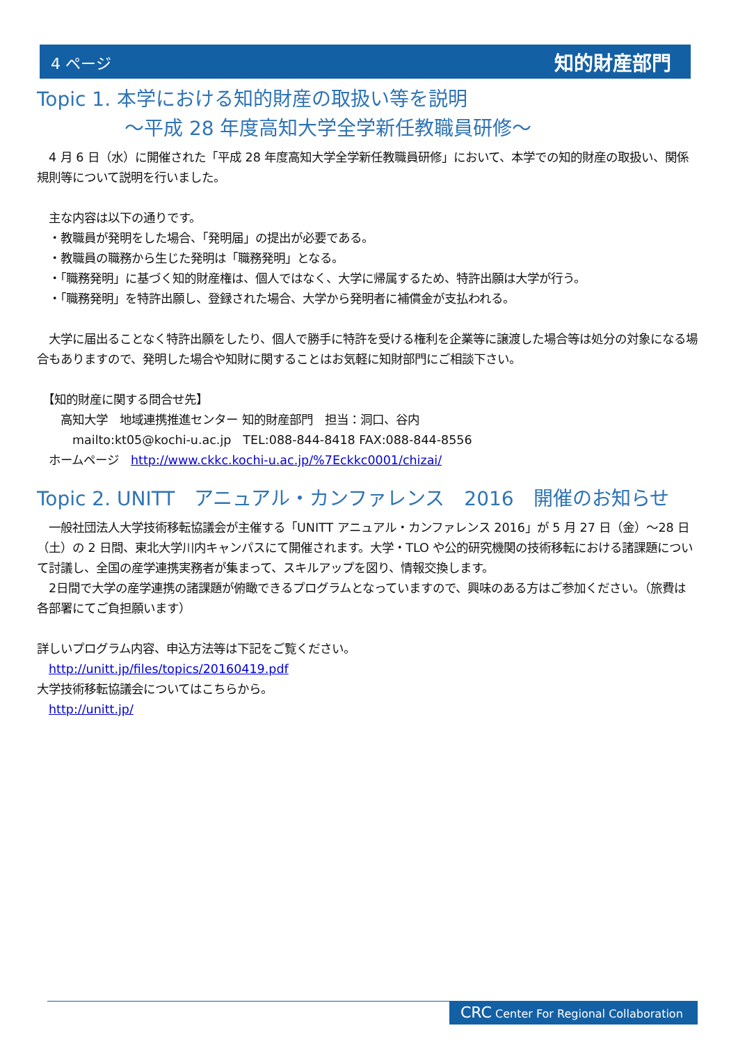4 ページ 知的財産部門
Topic 1. 本学における知的財産の取扱い等を説明
～平成 28 年度高知大学全学新任教職員研修～
　4 月 6 日（水）に開催された「平成 28 年度高知大学全学新任教職員研修」において、本学での知的財産の取扱い、関係規則等について説明を行いました。
　主な内容は以下の通りです。
　・教職員が発明をした場合、「発明届」の提出が必要である。
　・教職員の職務から生じた発明は「職務発明」となる。
　・「職務発明」に基づく知的財産権は、個人ではなく、大学に帰属するため、特許出願は大学が行う。
　・「職務発明」を特許出願し、登録された場合、大学から発明者に補償金が支払われる。
　大学に届出ることなく特許出願をしたり、個人で勝手に特許を受ける権利を企業等に譲渡した場合等は処分の対象になる場合もありますので、発明した場合や知財に関することはお気軽に知財部門にご相談下さい。
　【知的財産に関する問合せ先】
　　高知大学　地域連携推進センター 知的財産部門　担当：洞口、谷内
　　　mailto:kt05@kochi-u.ac.jp　TEL:088-844-8418 FAX:088-844-8556
　ホームページ　http://www.ckkc.kochi-u.ac.jp/%7Eckkc0001/chizai/
Topic 2. UNITT　アニュアル・カンファレンス　2016　開催のお知らせ
　一般社団法人大学技術移転協議会が主催する「UNITT アニュアル・カンファレンス 2016」が 5 月 27 日（金）～28 日（土）の 2 日間、東北大学川内キャンパスにて開催されます。大学・TLO や公的研究機関の技術移転における諸課題について討議し、全国の産学連携実務者が集まって、スキルアップを図り、情報交換します。
　2日間で大学の産学連携の諸課題が俯瞰できるプログラムとなっていますので、興味のある方はご参加ください。（旅費は各部署にてご負担願います）
詳しいプログラム内容、申込方法等は下記をご覧ください。
　http://unitt.jp/files/topics/20160419.pdf
大学技術移転協議会についてはこちらから。
　http://unitt.jp/
CRC Center For Regional Collaboration